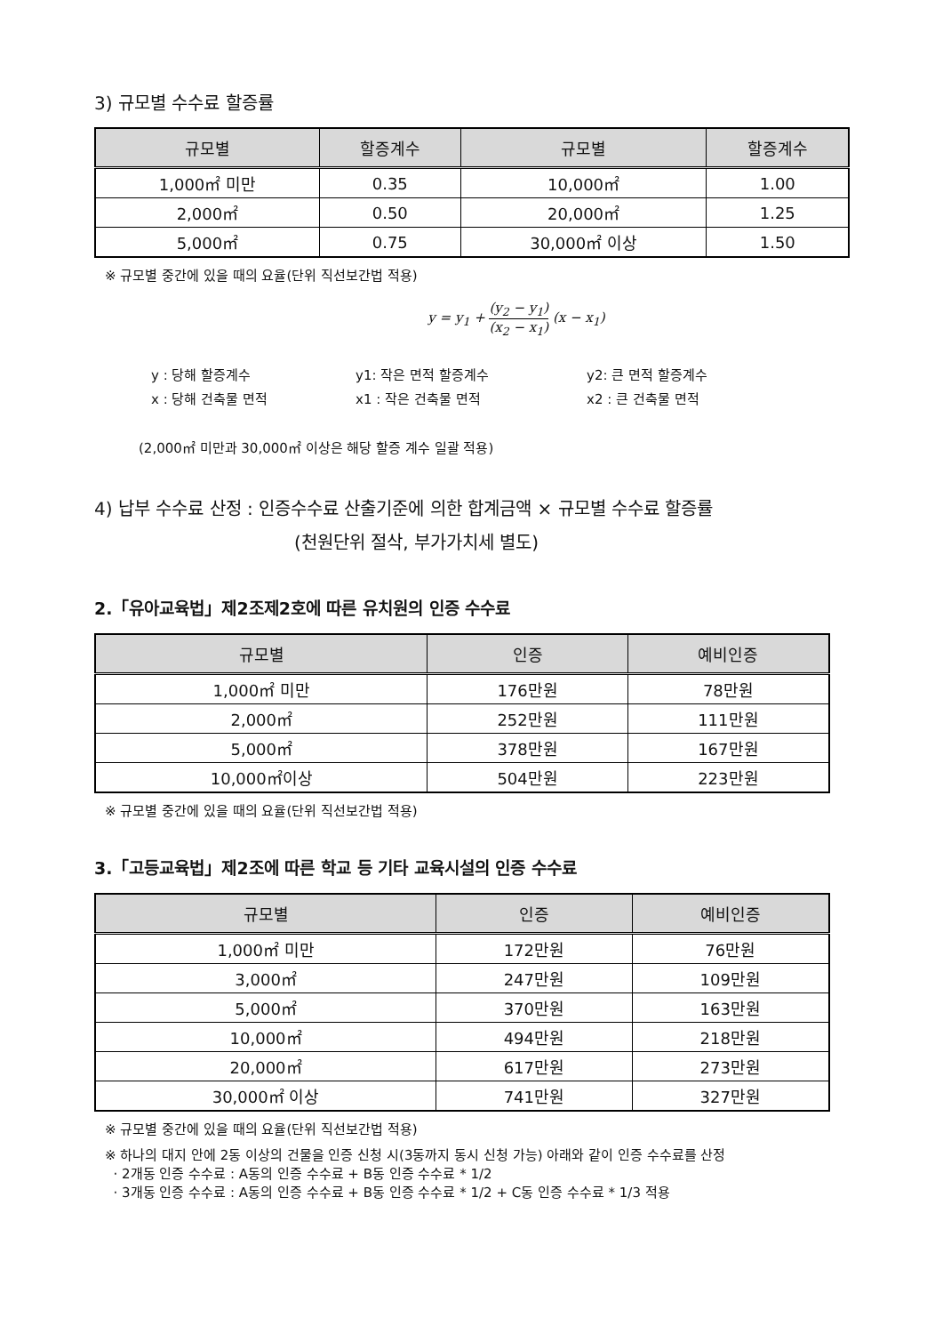3) 규모별 수수료 할증률
| 규모별 | 할증계수 | 규모별 | 할증계수 |
| --- | --- | --- | --- |
| 1,000㎡ 미만 | 0.35 | 10,000㎡ | 1.00 |
| 2,000㎡ | 0.50 | 20,000㎡ | 1.25 |
| 5,000㎡ | 0.75 | 30,000㎡ 이상 | 1.50 |
※ 규모별 중간에 있을 때의 요율(단위 직선보간법 적용)
y = y<sub>1</sub> + (y<sub>2</sub> − y<sub>1</sub>) (x<sub>2</sub> − x<sub>1</sub>) (x − x<sub>1</sub>)
y : 당해 할증계수 y1: 작은 면적 할증계수 y2: 큰 면적 할증계수 x : 당해 건축물 면적 x1 : 작은 건축물 면적 x2 : 큰 건축물 면적
(2,000㎡ 미만과 30,000㎡ 이상은 해당 할증 계수 일괄 적용)
4) 납부 수수료 산정 : 인증수수료 산출기준에 의한 합계금액 × 규모별 수수료 할증률
(천원단위 절삭, 부가가치세 별도)
2.「유아교육법」제2조제2호에 따른 유치원의 인증 수수료
| 규모별 | 인증 | 예비인증 |
| --- | --- | --- |
| 1,000㎡ 미만 | 176만원 | 78만원 |
| 2,000㎡ | 252만원 | 111만원 |
| 5,000㎡ | 378만원 | 167만원 |
| 10,000㎡이상 | 504만원 | 223만원 |
※ 규모별 중간에 있을 때의 요율(단위 직선보간법 적용)
3.「고등교육법」제2조에 따른 학교 등 기타 교육시설의 인증 수수료
| 규모별 | 인증 | 예비인증 |
| --- | --- | --- |
| 1,000㎡ 미만 | 172만원 | 76만원 |
| 3,000㎡ | 247만원 | 109만원 |
| 5,000㎡ | 370만원 | 163만원 |
| 10,000㎡ | 494만원 | 218만원 |
| 20,000㎡ | 617만원 | 273만원 |
| 30,000㎡ 이상 | 741만원 | 327만원 |
※ 규모별 중간에 있을 때의 요율(단위 직선보간법 적용)
※ 하나의 대지 안에 2동 이상의 건물을 인증 신청 시(3동까지 동시 신청 가능) 아래와 같이 인증 수수료를 산정
· 2개동 인증 수수료 : A동의 인증 수수료 + B동 인증 수수료 * 1/2
· 3개동 인증 수수료 : A동의 인증 수수료 + B동 인증 수수료 * 1/2 + C동 인증 수수료 * 1/3 적용